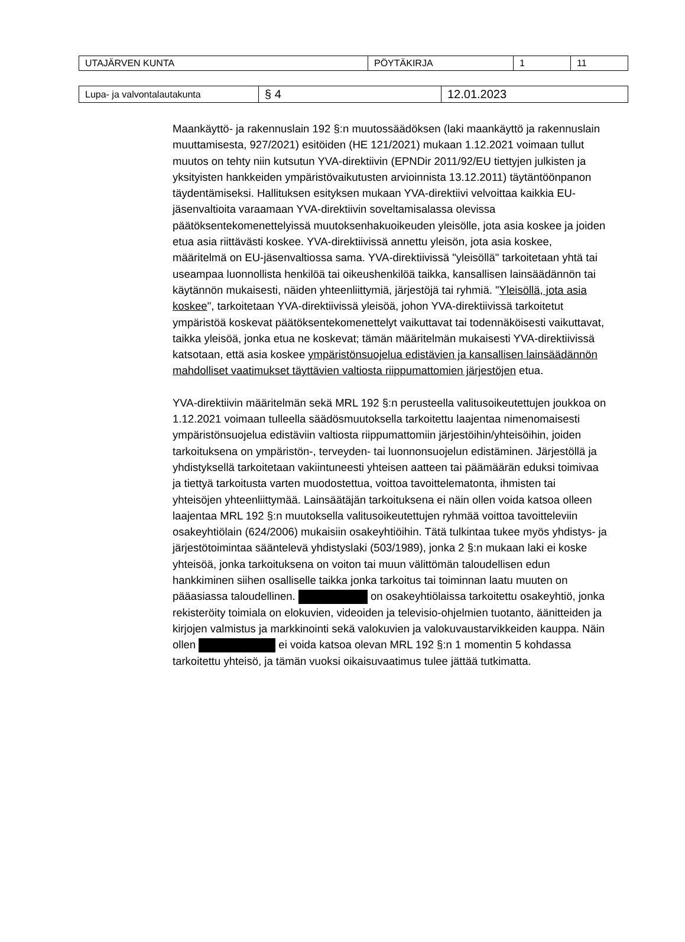| UTAJÄRVEN KUNTA | PÖYTÄKIRJA | 1 | 11 |
| Lupa- ja valvontalautakunta | § 4 | 12.01.2023 |
Maankäyttö- ja rakennuslain 192 §:n muutossäädöksen (laki maankäyttö ja rakennuslain muuttamisesta, 927/2021) esitöiden (HE 121/2021) mukaan 1.12.2021 voimaan tullut muutos on tehty niin kutsutun YVA-direktiivin (EPNDir 2011/92/EU tiettyjen julkisten ja yksityisten hankkeiden ympäristövaikutusten arvioinnista 13.12.2011) täytäntöönpanon täydentämiseksi. Hallituksen esityksen mukaan YVA-direktiivi velvoittaa kaikkia EU-jäsenvaltioita varaamaan YVA-direktiivin soveltamisalassa olevissa päätöksentekomenettelyissä muutoksenhakuoikeuden yleisölle, jota asia koskee ja joiden etua asia riittävästi koskee. YVA-direktiivissä annettu yleisön, jota asia koskee, määritelmä on EU-jäsenvaltiossa sama. YVA-direktiivissä "yleisöllä" tarkoitetaan yhtä tai useampaa luonnollista henkilöä tai oikeushenkilöä taikka, kansallisen lainsäädännön tai käytännön mukaisesti, näiden yhteenliittymiä, järjestöjä tai ryhmiä. "Yleisöllä, jota asia koskee", tarkoitetaan YVA-direktiivissä yleisöä, johon YVA-direktiivissä tarkoitetut ympäristöä koskevat päätöksentekomenettelyt vaikuttavat tai todennäköisesti vaikuttavat, taikka yleisöä, jonka etua ne koskevat; tämän määritelmän mukaisesti YVA-direktiivissä katsotaan, että asia koskee ympäristönsuojelua edistävien ja kansallisen lainsäädännön mahdolliset vaatimukset täyttävien valtiosta riippumattomien järjestöjen etua.
YVA-direktiivin määritelmän sekä MRL 192 §:n perusteella valitusoikeutettujen joukkoa on 1.12.2021 voimaan tulleella säädösmuutoksella tarkoitettu laajentaa nimenomaisesti ympäristönsuojelua edistäviin valtiosta riippumattomiin järjestöihin/yhteisöihin, joiden tarkoituksena on ympäristön-, terveyden- tai luonnonsuojelun edistäminen. Järjestöllä ja yhdistyksellä tarkoitetaan vakiintuneesti yhteisen aatteen tai päämäärän eduksi toimivaa ja tiettyä tarkoitusta varten muodostettua, voittoa tavoittelematonta, ihmisten tai yhteisöjen yhteenliittymää. Lainsäätäjän tarkoituksena ei näin ollen voida katsoa olleen laajentaa MRL 192 §:n muutoksella valitusoikeutettujen ryhmää voittoa tavoitteleviin osakeyhtiölain (624/2006) mukaisiin osakeyhtiöihin. Tätä tulkintaa tukee myös yhdistys- ja järjestötoimintaa sääntelevä yhdistyslaki (503/1989), jonka 2 §:n mukaan laki ei koske yhteisöä, jonka tarkoituksena on voiton tai muun välittömän taloudellisen edun hankkiminen siihen osalliselle taikka jonka tarkoitus tai toiminnan laatu muuten on pääasiassa taloudellinen. on osakeyhtiölaissa tarkoitettu osakeyhtiö, jonka rekisteröity toimiala on elokuvien, videoiden ja televisio-ohjelmien tuotanto, äänitteiden ja kirjojen valmistus ja markkinointi sekä valokuvien ja valokuvaustarvikkeiden kauppa. Näin ollen ei voida katsoa olevan MRL 192 §:n 1 momentin 5 kohdassa tarkoitettu yhteisö, ja tämän vuoksi oikaisuvaatimus tulee jättää tutkimatta.